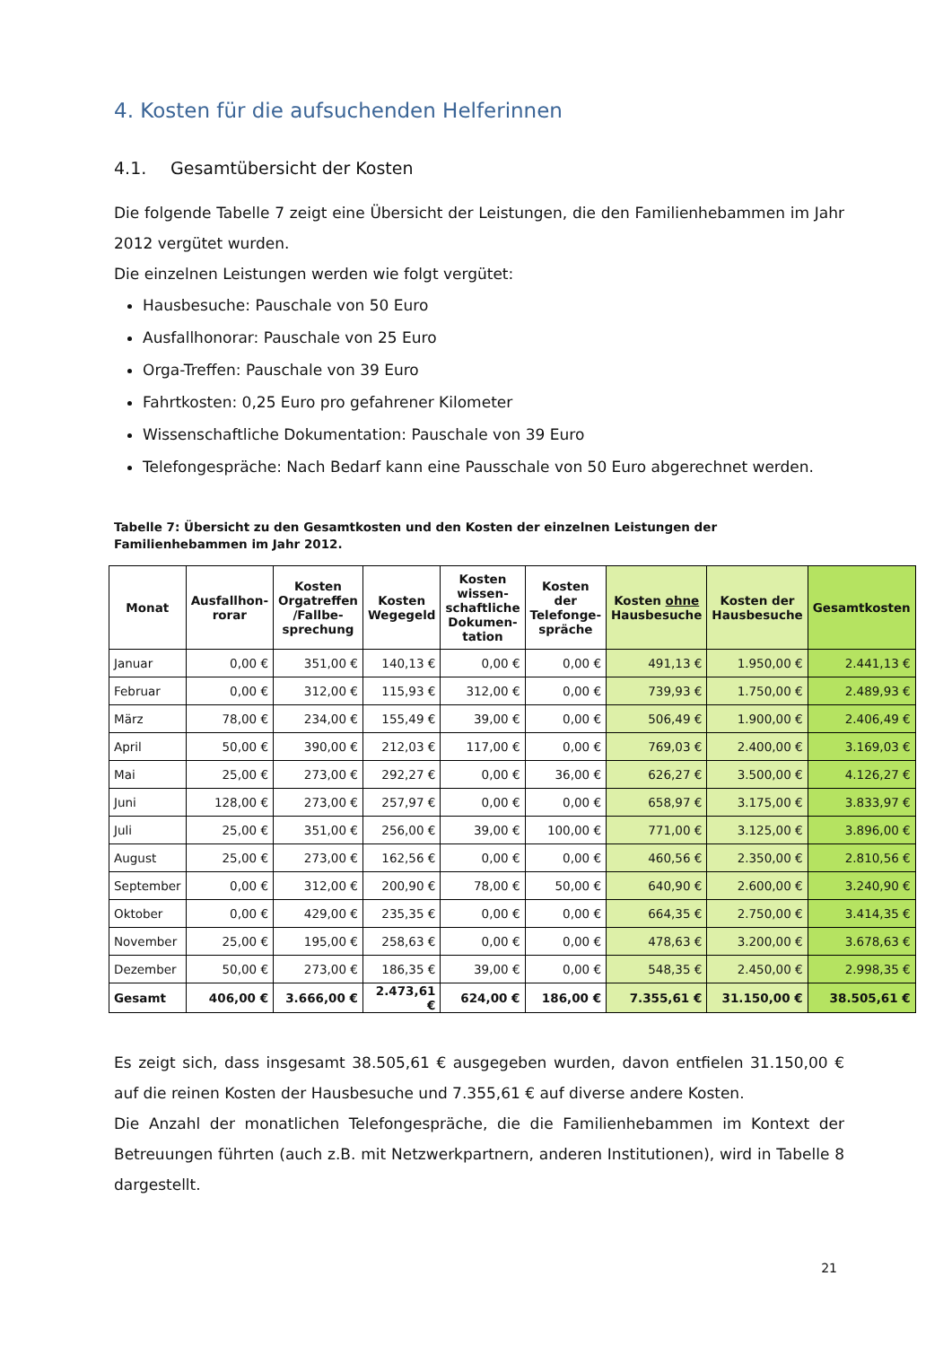4. Kosten für die aufsuchenden Helferinnen
4.1. Gesamtübersicht der Kosten
Die folgende Tabelle 7 zeigt eine Übersicht der Leistungen, die den Familienhebammen im Jahr 2012 vergütet wurden.
Die einzelnen Leistungen werden wie folgt vergütet:
Hausbesuche: Pauschale von 50 Euro
Ausfallhonorar: Pauschale von 25 Euro
Orga-Treffen: Pauschale von 39 Euro
Fahrtkosten: 0,25 Euro pro gefahrener Kilometer
Wissenschaftliche Dokumentation: Pauschale von 39 Euro
Telefongespräche: Nach Bedarf kann eine Pausschale von 50 Euro abgerechnet werden.
Tabelle 7: Übersicht zu den Gesamtkosten und den Kosten der einzelnen Leistungen der Familienhebammen im Jahr 2012.
| Monat | Ausfallhon- rorar | Kosten Orgatreffen /Fallbe-sprechung | Kosten Wegegeld | Kosten wissen-schaftliche Dokumen-tation | Kosten der Telefonge-spräche | Kosten ohne Hausbesuche | Kosten der Hausbesuche | Gesamtkosten |
| --- | --- | --- | --- | --- | --- | --- | --- | --- |
| Januar | 0,00 € | 351,00 € | 140,13 € | 0,00 € | 0,00 € | 491,13 € | 1.950,00 € | 2.441,13 € |
| Februar | 0,00 € | 312,00 € | 115,93 € | 312,00 € | 0,00 € | 739,93 € | 1.750,00 € | 2.489,93 € |
| März | 78,00 € | 234,00 € | 155,49 € | 39,00 € | 0,00 € | 506,49 € | 1.900,00 € | 2.406,49 € |
| April | 50,00 € | 390,00 € | 212,03 € | 117,00 € | 0,00 € | 769,03 € | 2.400,00 € | 3.169,03 € |
| Mai | 25,00 € | 273,00 € | 292,27 € | 0,00 € | 36,00 € | 626,27 € | 3.500,00 € | 4.126,27 € |
| Juni | 128,00 € | 273,00 € | 257,97 € | 0,00 € | 0,00 € | 658,97 € | 3.175,00 € | 3.833,97 € |
| Juli | 25,00 € | 351,00 € | 256,00 € | 39,00 € | 100,00 € | 771,00 € | 3.125,00 € | 3.896,00 € |
| August | 25,00 € | 273,00 € | 162,56 € | 0,00 € | 0,00 € | 460,56 € | 2.350,00 € | 2.810,56 € |
| September | 0,00 € | 312,00 € | 200,90 € | 78,00 € | 50,00 € | 640,90 € | 2.600,00 € | 3.240,90 € |
| Oktober | 0,00 € | 429,00 € | 235,35 € | 0,00 € | 0,00 € | 664,35 € | 2.750,00 € | 3.414,35 € |
| November | 25,00 € | 195,00 € | 258,63 € | 0,00 € | 0,00 € | 478,63 € | 3.200,00 € | 3.678,63 € |
| Dezember | 50,00 € | 273,00 € | 186,35 € | 39,00 € | 0,00 € | 548,35 € | 2.450,00 € | 2.998,35 € |
| Gesamt | 406,00 € | 3.666,00 € | 2.473,61 € | 624,00 € | 186,00 € | 7.355,61 € | 31.150,00 € | 38.505,61 € |
Es zeigt sich, dass insgesamt 38.505,61 € ausgegeben wurden, davon entfielen 31.150,00 € auf die reinen Kosten der Hausbesuche und 7.355,61 € auf diverse andere Kosten.
Die Anzahl der monatlichen Telefongespräche, die die Familienhebammen im Kontext der Betreuungen führten (auch z.B. mit Netzwerkpartnern, anderen Institutionen), wird in Tabelle 8 dargestellt.
21